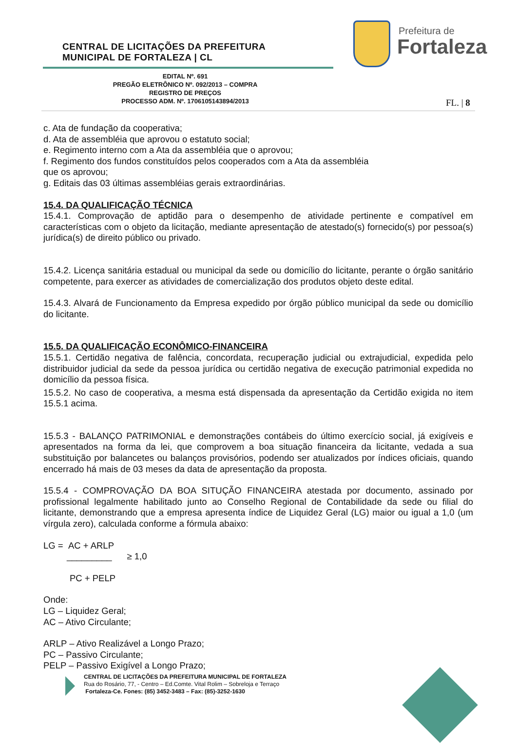CENTRAL DE LICITAÇÕES DA PREFEITURA
MUNICIPAL DE FORTALEZA | CL
Prefeitura de
Fortaleza
EDITAL Nº. 691
PREGÃO ELETRÔNICO Nº. 092/2013 – COMPRA
REGISTRO DE PREÇOS
PROCESSO ADM. Nº. 1706105143894/2013
FL. | 8
c. Ata de fundação da cooperativa;
d. Ata de assembléia que aprovou o estatuto social;
e. Regimento interno com a Ata da assembléia que o aprovou;
f. Regimento dos fundos constituídos pelos cooperados com a Ata da assembléia
que os aprovou;
g. Editais das 03 últimas assembléias gerais extraordinárias.
15.4. DA QUALIFICAÇÃO TÉCNICA
15.4.1. Comprovação de aptidão para o desempenho de atividade pertinente e compatível em características com o objeto da licitação, mediante apresentação de atestado(s) fornecido(s) por pessoa(s) jurídica(s) de direito público ou privado.
15.4.2. Licença sanitária estadual ou municipal da sede ou domicílio do licitante, perante o órgão sanitário competente, para exercer as atividades de comercialização dos produtos objeto deste edital.
15.4.3. Alvará de Funcionamento da Empresa expedido por órgão público municipal da sede ou domicílio do licitante.
15.5. DA QUALIFICAÇÃO ECONÔMICO-FINANCEIRA
15.5.1. Certidão negativa de falência, concordata, recuperação judicial ou extrajudicial, expedida pelo distribuidor judicial da sede da pessoa jurídica ou certidão negativa de execução patrimonial expedida no domicílio da pessoa física.
15.5.2. No caso de cooperativa, a mesma está dispensada da apresentação da Certidão exigida no item 15.5.1 acima.
15.5.3 - BALANÇO PATRIMONIAL e demonstrações contábeis do último exercício social, já exigíveis e apresentados na forma da lei, que comprovem a boa situação financeira da licitante, vedada a sua substituição por balancetes ou balanços provisórios, podendo ser atualizados por índices oficiais, quando encerrado há mais de 03 meses da data de apresentação da proposta.
15.5.4 - COMPROVAÇÃO DA BOA SITUÇÃO FINANCEIRA atestada por documento, assinado por profissional legalmente habilitado junto ao Conselho Regional de Contabilidade da sede ou filial do licitante, demonstrando que a empresa apresenta índice de Liquidez Geral (LG) maior ou igual a 1,0 (um vírgula zero), calculada conforme a fórmula abaixo:
LG = AC + ARLP
_________ ≥ 1,0
PC + PELP
Onde:
LG – Liquidez Geral;
AC – Ativo Circulante;
ARLP – Ativo Realizável a Longo Prazo;
PC – Passivo Circulante;
PELP – Passivo Exigível a Longo Prazo;
CENTRAL DE LICITAÇÕES DA PREFEITURA MUNICIPAL DE FORTALEZA
Rua do Rosário, 77, - Centro – Ed.Comte. Vital Rolim – Sobreloja e Terraço
Fortaleza-Ce. Fones: (85) 3452-3483 – Fax: (85)-3252-1630